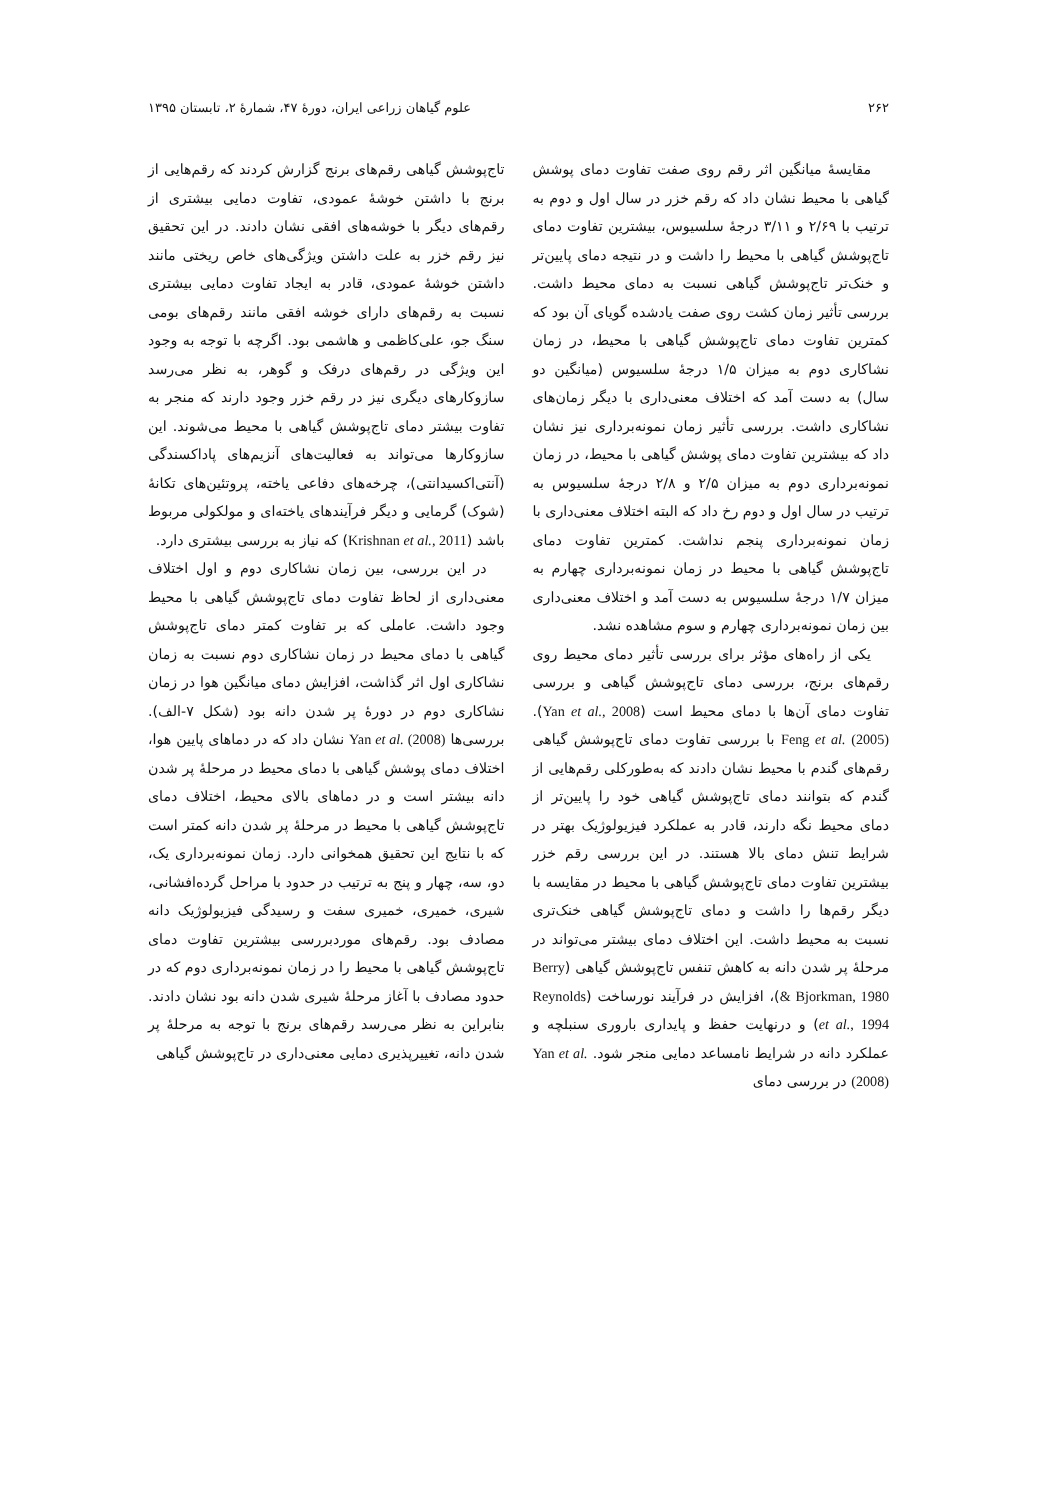۲۶۲ علوم گیاهان زراعی ایران، دورهٔ ۴۷، شمارهٔ ۲، تابستان ۱۳۹۵
مقایسهٔ میانگین اثر رقم روی صفت تفاوت دمای پوشش گیاهی با محیط نشان داد که رقم خزر در سال اول و دوم به ترتیب با ۲/۶۹ و ۳/۱۱ درجهٔ سلسیوس، بیشترین تفاوت دمای تاج‌پوشش گیاهی با محیط را داشت و در نتیجه دمای پایین‌تر و خنک‌تر تاج‌پوشش گیاهی نسبت به دمای محیط داشت. بررسی تأثیر زمان کشت روی صفت یادشده گویای آن بود که کمترین تفاوت دمای تاج‌پوشش گیاهی با محیط، در زمان نشاکاری دوم به میزان ۱/۵ درجهٔ سلسیوس (میانگین دو سال) به دست آمد که اختلاف معنی‌داری با دیگر زمان‌های نشاکاری داشت. بررسی تأثیر زمان نمونه‌برداری نیز نشان داد که بیشترین تفاوت دمای پوشش گیاهی با محیط، در زمان نمونه‌برداری دوم به میزان ۲/۵ و ۲/۸ درجهٔ سلسیوس به ترتیب در سال اول و دوم رخ داد که البته اختلاف معنی‌داری با زمان نمونه‌برداری پنجم نداشت. کمترین تفاوت دمای تاج‌پوشش گیاهی با محیط در زمان نمونه‌برداری چهارم به میزان ۱/۷ درجهٔ سلسیوس به دست آمد و اختلاف معنی‌داری بین زمان نمونه‌برداری چهارم و سوم مشاهده نشد.
یکی از راه‌های مؤثر برای بررسی تأثیر دمای محیط روی رقم‌های برنج، بررسی دمای تاج‌پوشش گیاهی و بررسی تفاوت دمای آن‌ها با دمای محیط است (Yan et al., 2008). Feng et al. (2005) با بررسی تفاوت دمای تاج‌پوشش گیاهی رقم‌های گندم با محیط نشان دادند که به‌طورکلی رقم‌هایی از گندم که بتوانند دمای تاج‌پوشش گیاهی خود را پایین‌تر از دمای محیط نگه دارند، قادر به عملکرد فیزیولوژیک بهتر در شرایط تنش دمای بالا هستند. در این بررسی رقم خزر بیشترین تفاوت دمای تاج‌پوشش گیاهی با محیط در مقایسه با دیگر رقم‌ها را داشت و دمای تاج‌پوشش گیاهی خنک‌تری نسبت به محیط داشت. این اختلاف دمای بیشتر می‌تواند در مرحلهٔ پر شدن دانه به کاهش تنفس تاج‌پوشش گیاهی (Berry & Bjorkman, 1980)، افزایش در فرآیند نورساخت (Reynolds et al., 1994) و درنهایت حفظ و پایداری باروری سنبلچه و عملکرد دانه در شرایط نامساعد دمایی منجر شود. Yan et al. (2008) در بررسی دمای
تاج‌پوشش گیاهی رقم‌های برنج گزارش کردند که رقم‌هایی از برنج با داشتن خوشهٔ عمودی، تفاوت دمایی بیشتری از رقم‌های دیگر با خوشه‌های افقی نشان دادند. در این تحقیق نیز رقم خزر به علت داشتن ویژگی‌های خاص ریختی مانند داشتن خوشهٔ عمودی، قادر به ایجاد تفاوت دمایی بیشتری نسبت به رقم‌های دارای خوشه افقی مانند رقم‌های بومی سنگ جو، علی‌کاظمی و هاشمی بود. اگرچه با توجه به وجود این ویژگی در رقم‌های درفک و گوهر، به نظر می‌رسد سازوکارهای دیگری نیز در رقم خزر وجود دارند که منجر به تفاوت بیشتر دمای تاج‌پوشش گیاهی با محیط می‌شوند. این سازوکارها می‌تواند به فعالیت‌های آنزیم‌های پاداکسندگی (آنتی‌اکسیدانتی)، چرخه‌های دفاعی یاخته، پروتئین‌های تکانهٔ (شوک) گرمایی و دیگر فرآیندهای یاخته‌ای و مولکولی مربوط باشد (Krishnan et al., 2011) که نیاز به بررسی بیشتری دارد.
در این بررسی، بین زمان نشاکاری دوم و اول اختلاف معنی‌داری از لحاظ تفاوت دمای تاج‌پوشش گیاهی با محیط وجود داشت. عاملی که بر تفاوت کمتر دمای تاج‌پوشش گیاهی با دمای محیط در زمان نشاکاری دوم نسبت به زمان نشاکاری اول اثر گذاشت، افزایش دمای میانگین هوا در زمان نشاکاری دوم در دورهٔ پر شدن دانه بود (شکل ۷-الف). بررسی‌ها Yan et al. (2008) نشان داد که در دماهای پایین هوا، اختلاف دمای پوشش گیاهی با دمای محیط در مرحلهٔ پر شدن دانه بیشتر است و در دماهای بالای محیط، اختلاف دمای تاج‌پوشش گیاهی با محیط در مرحلهٔ پر شدن دانه کمتر است که با نتایج این تحقیق همخوانی دارد. زمان نمونه‌برداری یک، دو، سه، چهار و پنج به ترتیب در حدود با مراحل گرده‌افشانی، شیری، خمیری، خمیری سفت و رسیدگی فیزیولوژیک دانه مصادف بود. رقم‌های موردبررسی بیشترین تفاوت دمای تاج‌پوشش گیاهی با محیط را در زمان نمونه‌برداری دوم که در حدود مصادف با آغاز مرحلهٔ شیری شدن دانه بود نشان دادند. بنابراین به نظر می‌رسد رقم‌های برنج با توجه به مرحلهٔ پر شدن دانه، تغییرپذیری دمایی معنی‌داری در تاج‌پوشش گیاهی